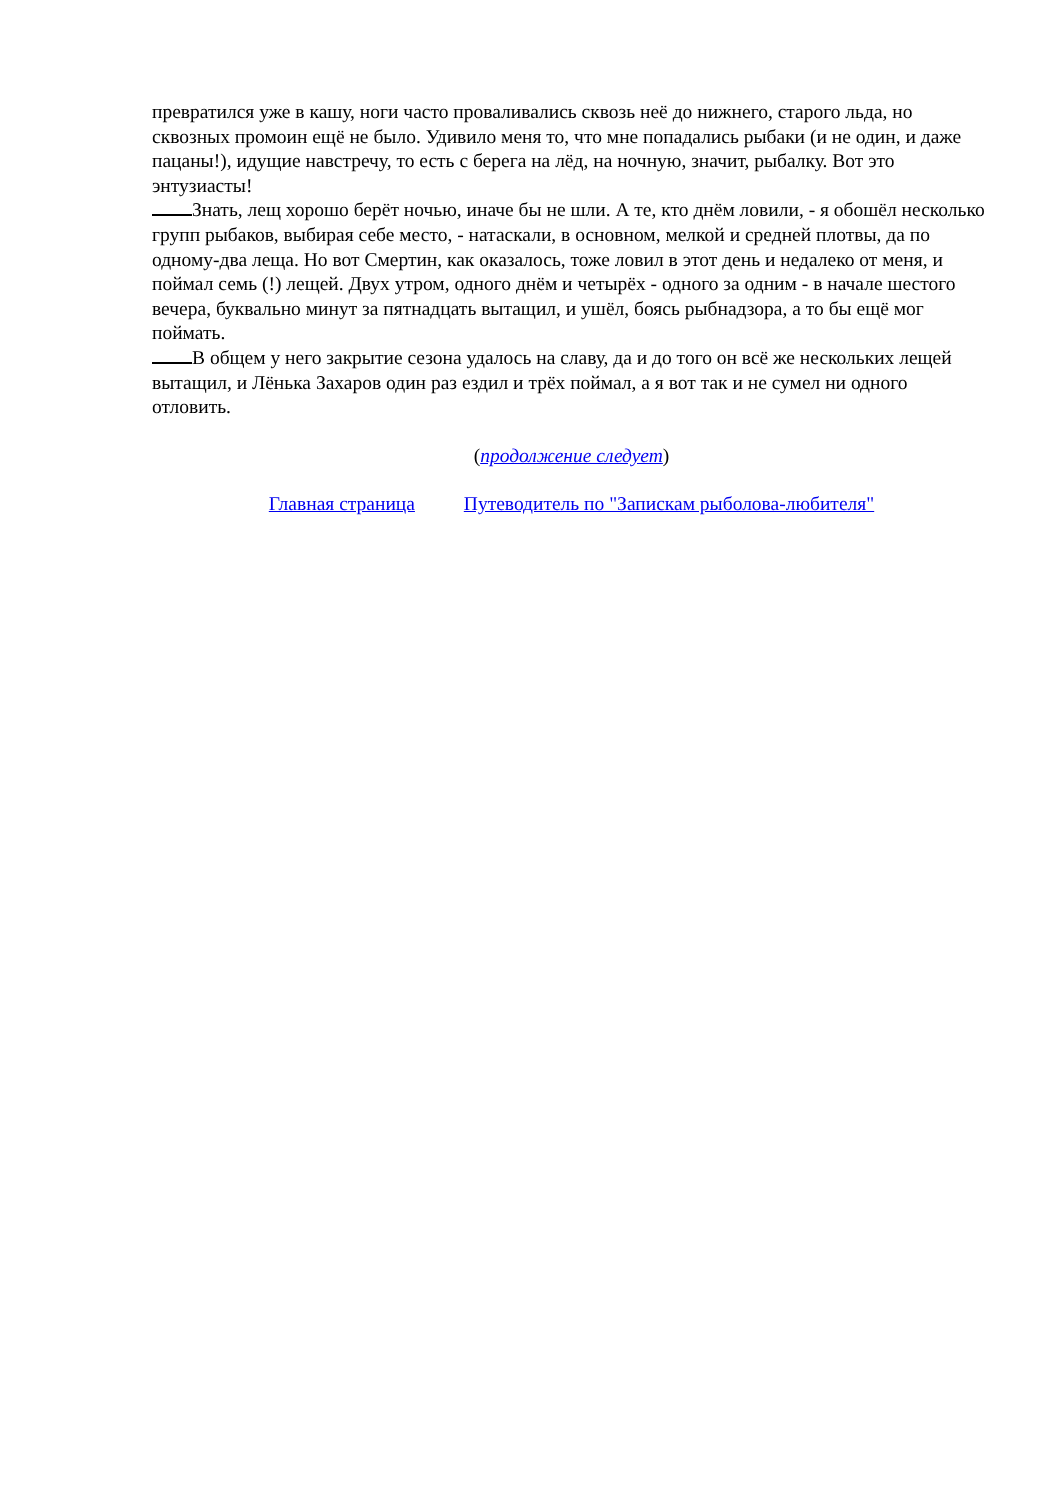превратился уже в кашу, ноги часто проваливались сквозь неё до нижнего, старого льда, но сквозных промоин ещё не было. Удивило меня то, что мне попадались рыбаки (и не один, и даже пацаны!), идущие навстречу, то есть с берега на лёд, на ночную, значит, рыбалку. Вот это энтузиасты!
Знать, лещ хорошо берёт ночью, иначе бы не шли. А те, кто днём ловили, - я обошёл несколько групп рыбаков, выбирая себе место, - натаскали, в основном, мелкой и средней плотвы, да по одному-два леща. Но вот Смертин, как оказалось, тоже ловил в этот день и недалеко от меня, и поймал семь (!) лещей. Двух утром, одного днём и четырёх - одного за одним - в начале шестого вечера, буквально минут за пятнадцать вытащил, и ушёл, боясь рыбнадзора, а то бы ещё мог поймать.
В общем у него закрытие сезона удалось на славу, да и до того он всё же нескольких лещей вытащил, и Лёнька Захаров один раз ездил и трёх поймал, а я вот так и не сумел ни одного отловить.
(продолжение следует)
Главная страница Путеводитель по "Запискам рыболова-любителя"